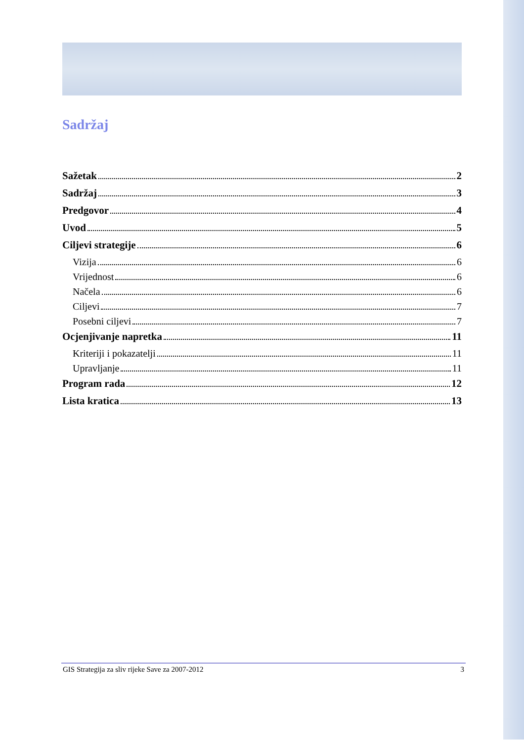Sadržaj
Sažetak 2
Sadržaj 3
Predgovor 4
Uvod 5
Ciljevi strategije 6
Vizija 6
Vrijednost 6
Načela 6
Ciljevi 7
Posebni ciljevi 7
Ocjenjivanje napretka 11
Kriteriji i pokazatelji 11
Upravljanje 11
Program rada 12
Lista kratica 13
GIS Strategija za sliv rijeke Save za 2007-2012 3